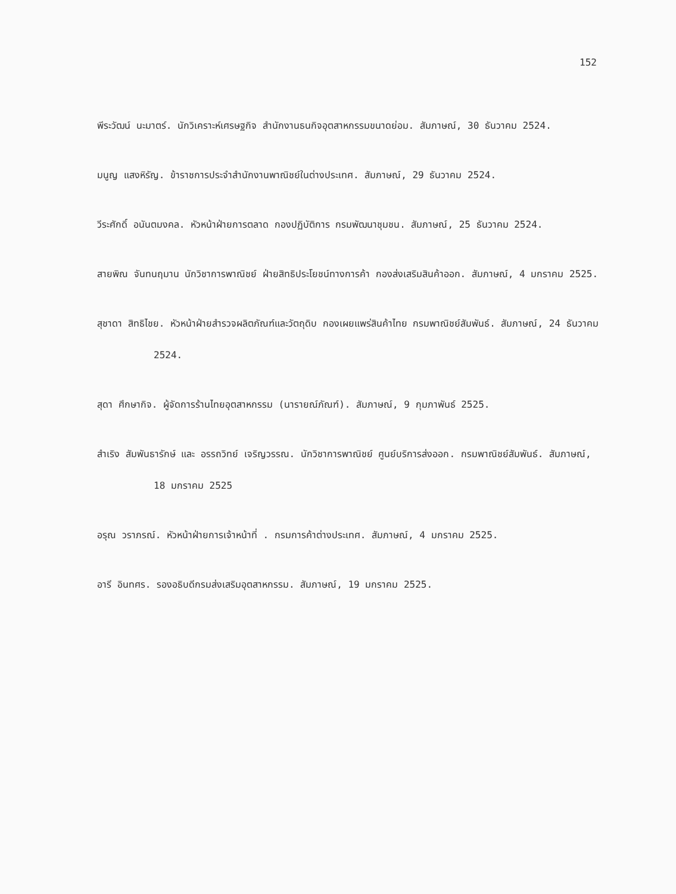152
พีระวัฒน์ นะมาตร์. นักวิเคราะห์เศรษฐกิจ สำนักงานธนกิจอุตสาหกรรมขนาดย่อม. สัมภาษณ์, 30 ธันวาคม 2524.
มนูญ แสงหิรัญ. ข้าราชการประจำสำนักงานพาณิชย์ในต่างประเทศ. สัมภาษณ์, 29 ธันวาคม 2524.
วีระศักดิ์ อนันตมงคล. หัวหน้าฝ่ายการตลาด กองปฏิบัติการ กรมพัฒนาชุมชน. สัมภาษณ์, 25 ธันวาคม 2524.
สายพิณ จันทนฤมาน นักวิชาการพาณิชย์ ฝ่ายสิทธิประโยชน์ทางการค้า กองส่งเสริมสินค้าออก. สัมภาษณ์, 4 มกราคม 2525.
สุชาดา สิทธิไชย. หัวหน้าฝ่ายสำรวจผลิตภัณฑ์และวัตถุดิบ กองเผยแพร่สินค้าไทย กรมพาณิชย์สัมพันธ์. สัมภาษณ์, 24 ธันวาคม 2524.
สุดา ศึกษากิจ. ผู้จัดการร้านไทยอุตสาหกรรม (นารายณ์ภัณฑ์). สัมภาษณ์, 9 กุมภาพันธ์ 2525.
สำเริง สัมพันธารักษ์ และ อรรถวิทย์ เจริญวรรณ. นักวิชาการพาณิชย์ ศูนย์บริการส่งออก. กรมพาณิชย์สัมพันธ์. สัมภาษณ์, 18 มกราคม 2525
อรุณ วราภรณ์. หัวหน้าฝ่ายการเจ้าหน้าที่ . กรมการค้าต่างประเทศ. สัมภาษณ์, 4 มกราคม 2525.
อารี อินทศร. รองอธิบดีกรมส่งเสริมอุตสาหกรรม. สัมภาษณ์, 19 มกราคม 2525.